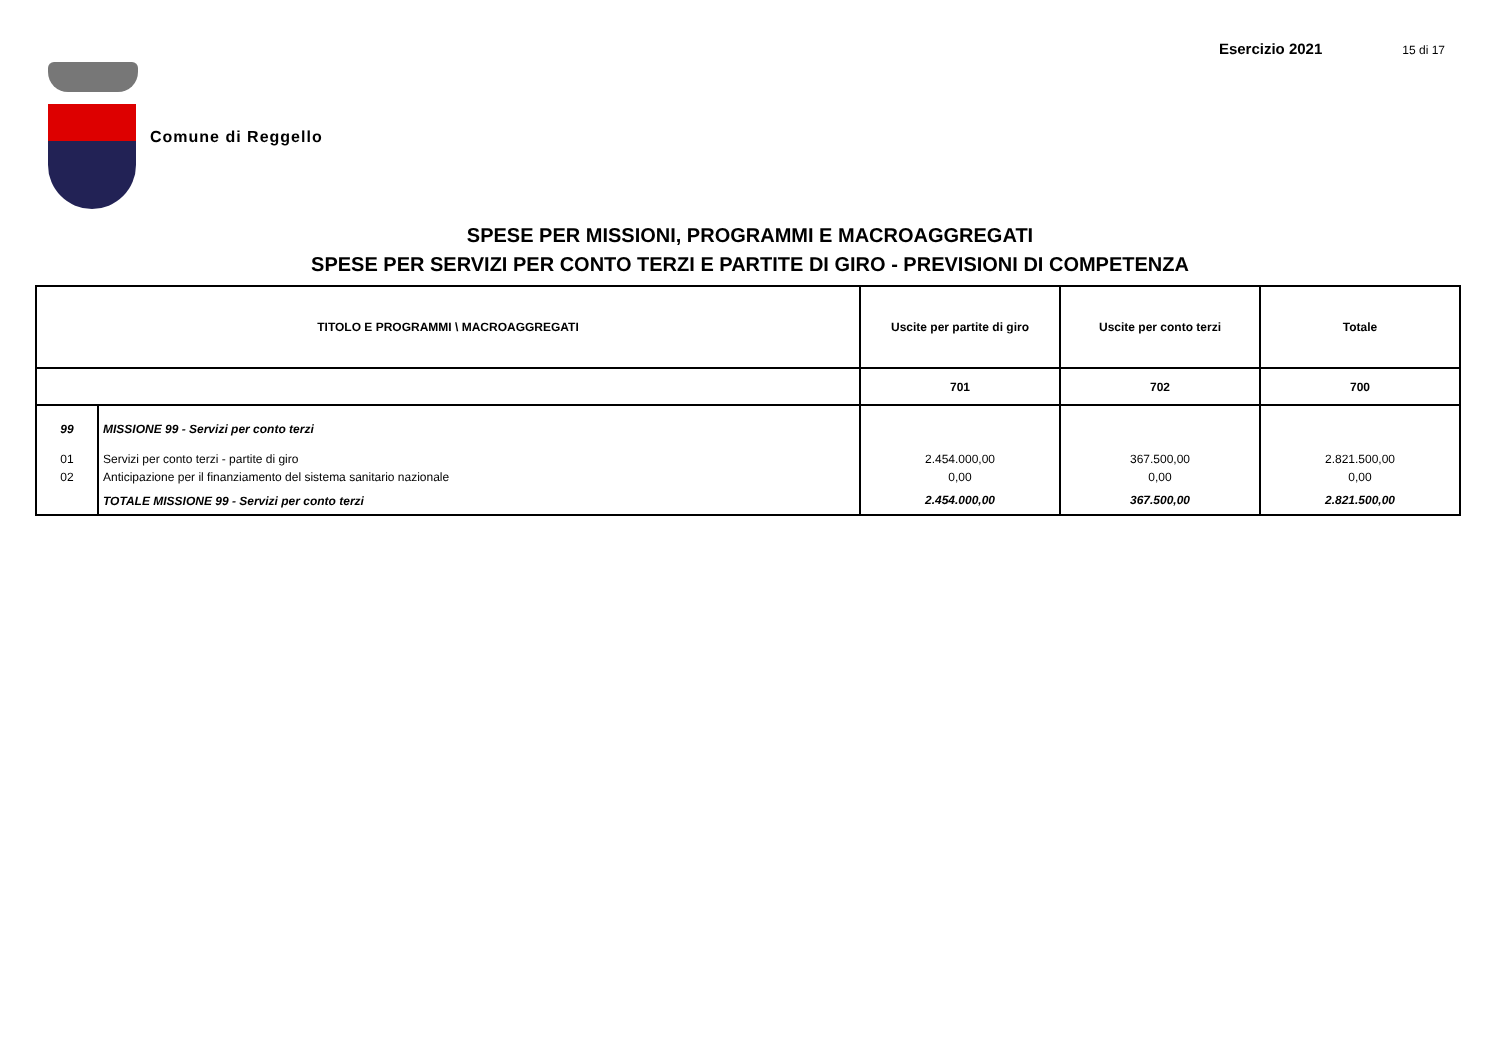Esercizio 2021 15 di 17
Comune di Reggello
SPESE PER MISSIONI, PROGRAMMI E MACROAGGREGATI
SPESE PER SERVIZI PER CONTO TERZI E PARTITE DI GIRO - PREVISIONI DI COMPETENZA
| TITOLO E PROGRAMMI \ MACROAGGREGATI | | Uscite per partite di giro | Uscite per conto terzi | Totale |
| --- | --- | --- | --- | --- |
| | | 701 | 702 | 700 |
| 99 | MISSIONE 99 - Servizi per conto terzi | | | |
| 01 | Servizi per conto terzi - partite di giro | 2.454.000,00 | 367.500,00 | 2.821.500,00 |
| 02 | Anticipazione per il finanziamento del sistema sanitario nazionale | 0,00 | 0,00 | 0,00 |
| | TOTALE MISSIONE 99 - Servizi per conto terzi | 2.454.000,00 | 367.500,00 | 2.821.500,00 |